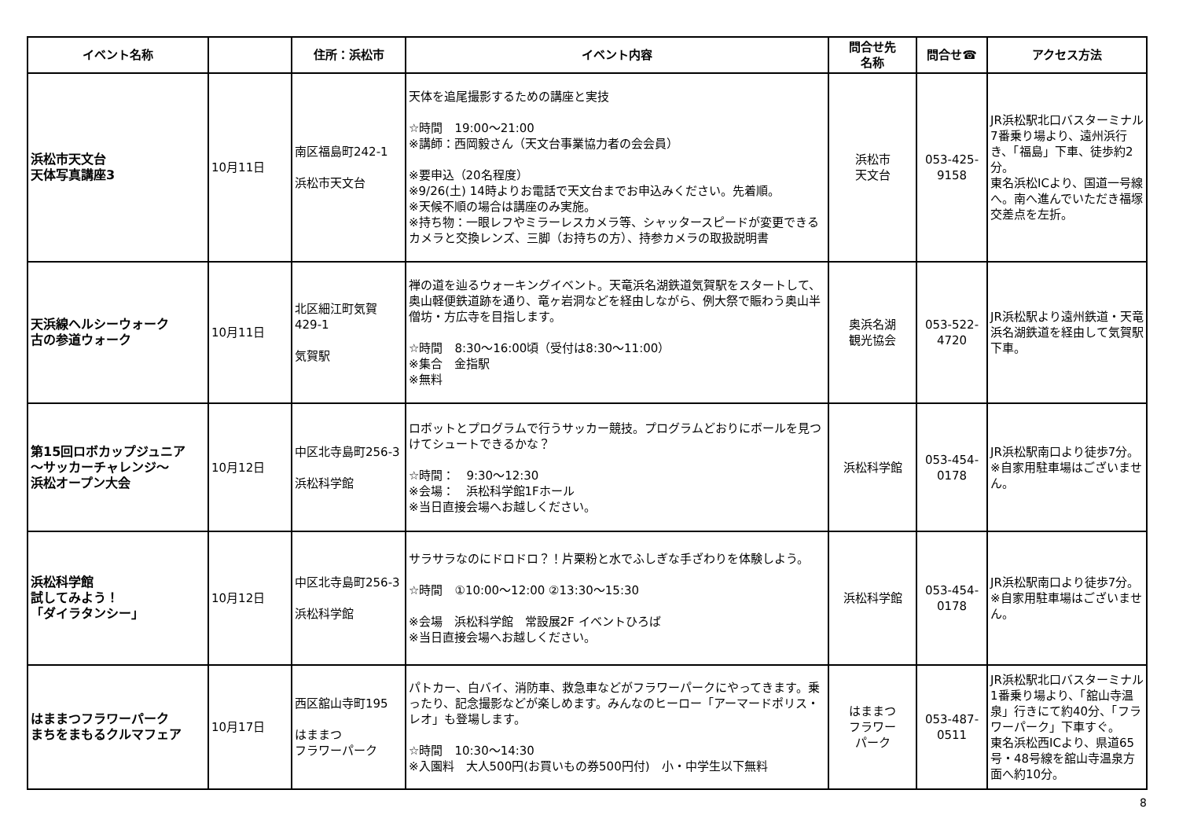| イベント名称 | | 住所：浜松市 | イベント内容 | 問合せ先 名称 | 問合せ☎ | アクセス方法 |
| --- | --- | --- | --- | --- | --- | --- |
| 浜松市天文台 天体写真講座3 | 10月11日 | 南区福島町242-1 浜松市天文台 | 天体を追尾撮影するための講座と実技 ☆時間 19:00～21:00 ※講師：西岡毅さん（天文台事業協力者の会会員） ※要申込（20名程度） ※9/26(土) 14時よりお電話で天文台までお申込みください。先着順。 ※天候不順の場合は講座のみ実施。 ※持ち物：一眼レフやミラーレスカメラ等、シャッタースピードが変更できるカメラと交換レンズ、三脚（お持ちの方）、持参カメラの取扱説明書 | 浜松市 天文台 | 053-425- 9158 | JR浜松駅北口バスターミナル7番乗り場より、遠州浜行き、「福島」下車、徒歩約2分。 東名浜松ICより、国道一号線へ。南へ進んでいただき福塚交差点を左折。 |
| 天浜線ヘルシーウォーク 古の参道ウォーク | 10月11日 | 北区細江町気賀429-1 気賀駅 | 禅の道を辿るウォーキングイベント。天竜浜名湖鉄道気賀駅をスタートして、奥山軽便鉄道跡を通り、竜ヶ岩洞などを経由しながら、例大祭で賑わう奥山半僧坊・方広寺を目指します。 ☆時間 8:30～16:00頃（受付は8:30～11:00） ※集合 金指駅 ※無料 | 奥浜名湖 観光協会 | 053-522- 4720 | JR浜松駅より遠州鉄道・天竜浜名湖鉄道を経由して気賀駅下車。 |
| 第15回ロボカップジュニア ～サッカーチャレンジ～ 浜松オープン大会 | 10月12日 | 中区北寺島町256-3 浜松科学館 | ロボットとプログラムで行うサッカー競技。プログラムどおりにボールを見つけてシュートできるかな？ ☆時間： 9:30～12:30 ※会場： 浜松科学館1Fホール ※当日直接会場へお越しください。 | 浜松科学館 | 053-454- 0178 | JR浜松駅南口より徒歩7分。 ※自家用駐車場はございません。 |
| 浜松科学館 試してみよう！ 「ダイラタンシー」 | 10月12日 | 中区北寺島町256-3 浜松科学館 | サラサラなのにドロドロ？！片栗粉と水でふしぎな手ざわりを体験しよう。 ☆時間 ①10:00～12:00 ②13:30～15:30 ※会場 浜松科学館 常設展2F イベントひろば ※当日直接会場へお越しください。 | 浜松科学館 | 053-454- 0178 | JR浜松駅南口より徒歩7分。 ※自家用駐車場はございません。 |
| はままつフラワーパーク まちをまもるクルマフェア | 10月17日 | 西区舘山寺町195 はままつ フラワーパーク | パトカー、白バイ、消防車、救急車などがフラワーパークにやってきます。乗ったり、記念撮影などが楽しめます。みんなのヒーロー「アーマードポリス・レオ」も登場します。 ☆時間 10:30～14:30 ※入園料 大人500円(お買いもの券500円付) 小・中学生以下無料 | はままつ フラワー パーク | 053-487- 0511 | JR浜松駅北口バスターミナル1番乗り場より、「舘山寺温泉」行きにて約40分、「フラワーパーク」下車すぐ。 東名浜松西ICより、県道65号・48号線を舘山寺温泉方面へ約10分。 |
8